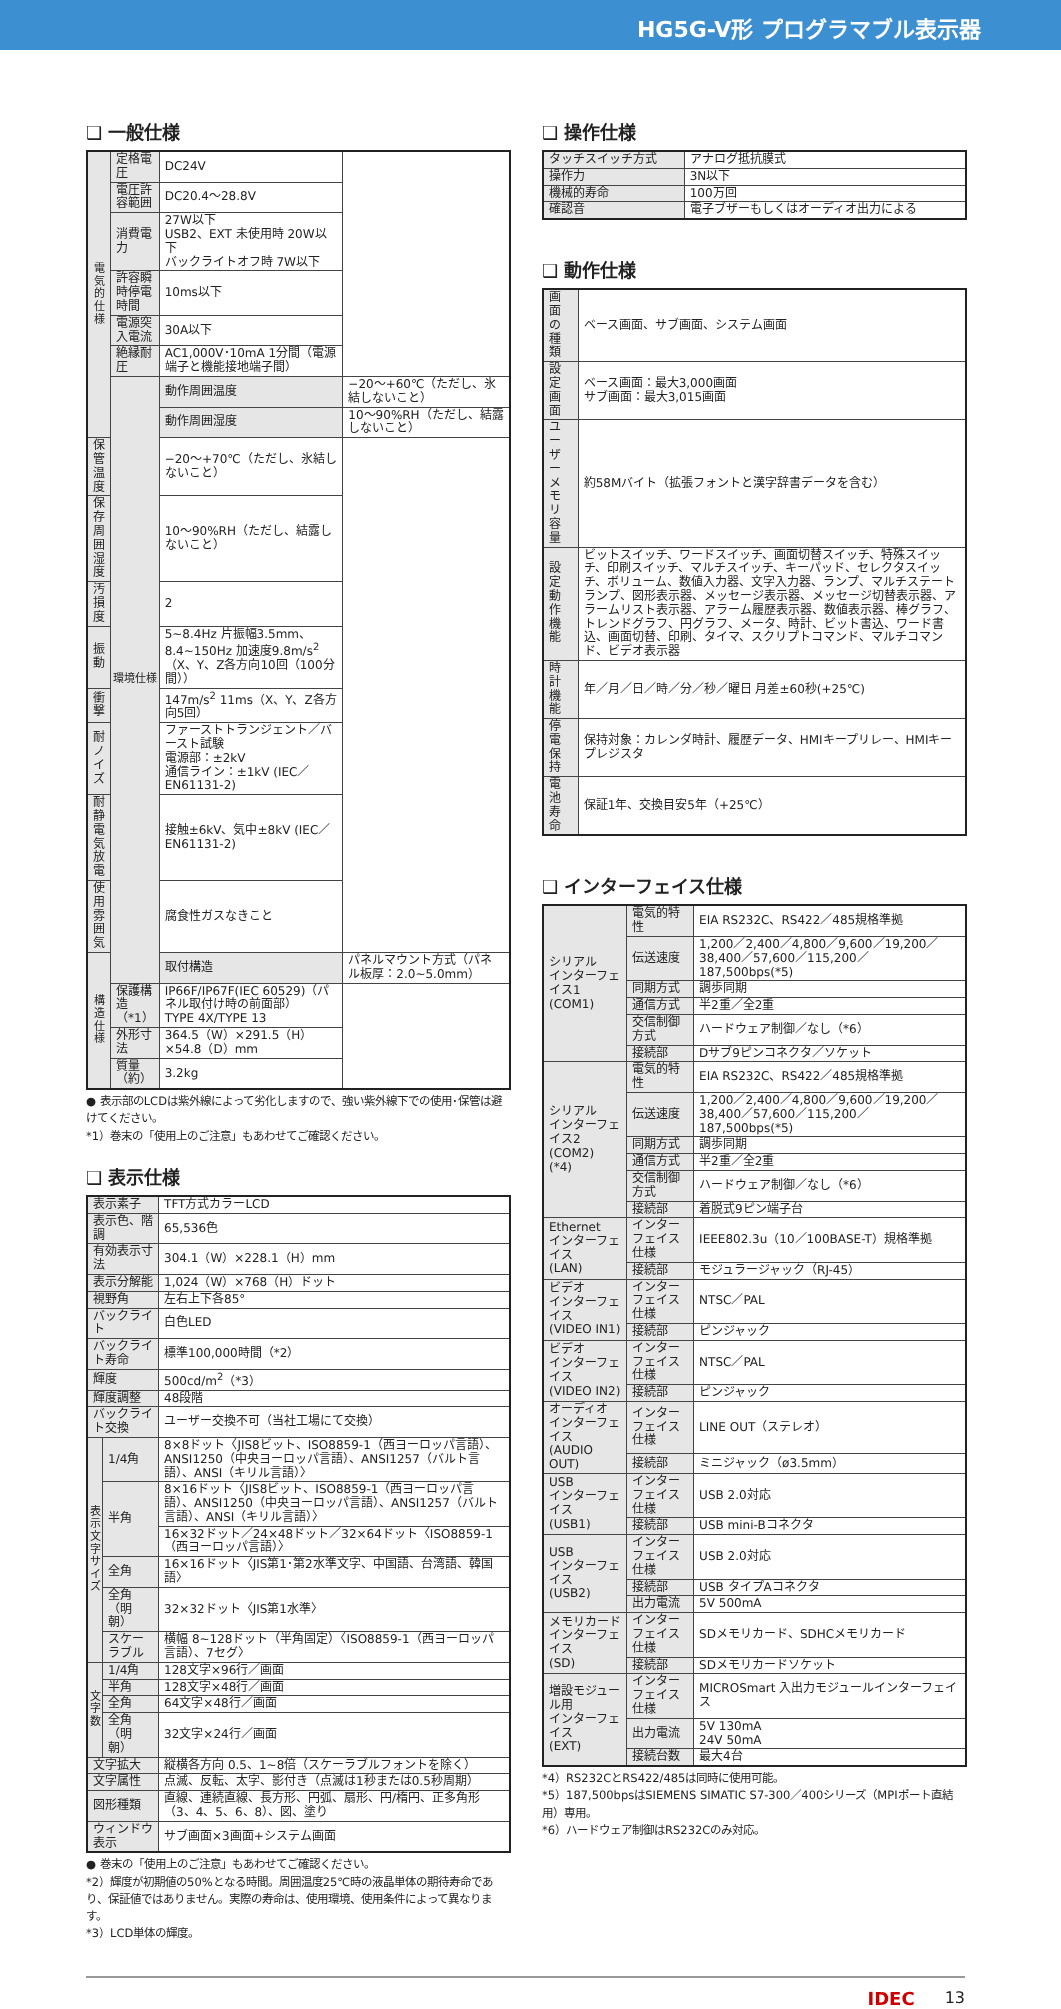HG5G-V形 プログラマブル表示器
❑ 一般仕様
| 電気的仕様 | 定格電圧 | DC24V | |
| | 電圧許容範囲 | DC20.4～28.8V | |
| | 消費電力 | 27W以下 USB2、EXT 未使用時 20W以下 バックライトオフ時 7W以下 | |
| | 許容瞬時停電時間 | 10ms以下 | |
| | 電源突入電流 | 30A以下 | |
| | 絶縁耐圧 | AC1,000V･10mA 1分間（電源端子と機能接地端子間） | |
| | 環境仕様 | 動作周囲温度 | −20～+60℃（ただし、氷結しないこと） |
| | | 動作周囲湿度 | 10～90%RH（ただし、結露しないこと） |
| 保管温度 | | −20～+70℃（ただし、氷結しないこと） | |
| 保存周囲湿度 | | 10～90%RH（ただし、結露しないこと） | |
| 汚損度 | | 2 | |
| 振動 | | 5~8.4Hz 片振幅3.5mm、8.4~150Hz 加速度9.8m/s<sup>2</sup> （X、Y、Z各方向10回（100分間）） | |
| 衝撃 | | 147m/s<sup>2</sup> 11ms（X、Y、Z各方向5回） | |
| 耐ノイズ | | ファーストトランジェント／バースト試験 電源部：±2kV 通信ライン：±1kV (IEC／EN61131-2) | |
| 耐静電気放電 | | 接触±6kV、気中±8kV (IEC／EN61131-2) | |
| 使用雰囲気 | | 腐食性ガスなきこと | |
| 構造仕様 | | 取付構造 | パネルマウント方式（パネル板厚：2.0~5.0mm） |
| | 保護構造（*1） | IP66F/IP67F(IEC 60529)（パネル取付け時の前面部） TYPE 4X/TYPE 13 | |
| | 外形寸法 | 364.5（W）×291.5（H）×54.8（D）mm | |
| | 質量（約） | 3.2kg | |
● 表示部のLCDは紫外線によって劣化しますので、強い紫外線下での使用･保管は避けてください。
*1）巻末の「使用上のご注意」もあわせてご確認ください。
❑ 表示仕様
| 表示素子 | | TFT方式カラーLCD |
| 表示色、階調 | | 65,536色 |
| 有効表示寸法 | | 304.1（W）×228.1（H）mm |
| 表示分解能 | | 1,024（W）×768（H）ドット |
| 視野角 | | 左右上下各85° |
| バックライト | | 白色LED |
| バックライト寿命 | | 標準100,000時間（*2） |
| 輝度 | | 500cd/m<sup>2</sup>（*3） |
| 輝度調整 | | 48段階 |
| バックライト交換 | | ユーザー交換不可（当社工場にて交換） |
| 表示文字サイズ | 1/4角 | 8×8ドット〈JIS8ビット、ISO8859-1（西ヨーロッパ言語）、ANSI1250（中央ヨーロッパ言語）、ANSI1257（バルト言語）、ANSI（キリル言語）〉 |
| | 半角 | 8×16ドット〈JIS8ビット、ISO8859-1（西ヨーロッパ言語）、ANSI1250（中央ヨーロッパ言語）、ANSI1257（バルト言語）、ANSI（キリル言語）〉 |
| | | 16×32ドット／24×48ドット／32×64ドット〈ISO8859-1（西ヨーロッパ言語）〉 |
| | 全角 | 16×16ドット〈JIS第1･第2水準文字、中国語、台湾語、韓国語〉 |
| | 全角（明朝） | 32×32ドット〈JIS第1水準〉 |
| | スケーラブル | 横幅 8~128ドット（半角固定）〈ISO8859-1（西ヨーロッパ言語）、7セグ〉 |
| 文字数 | 1/4角 | 128文字×96行／画面 |
| | 半角 | 128文字×48行／画面 |
| | 全角 | 64文字×48行／画面 |
| | 全角（明朝） | 32文字×24行／画面 |
| 文字拡大 | | 縦横各方向 0.5、1~8倍（スケーラブルフォントを除く） |
| 文字属性 | | 点滅、反転、太字、影付き（点滅は1秒または0.5秒周期） |
| 図形種類 | | 直線、連続直線、長方形、円弧、扇形、円/楕円、正多角形（3、4、5、6、8）、図、塗り |
| ウィンドウ表示 | | サブ画面×3画面+システム画面 |
● 巻末の「使用上のご注意」もあわせてご確認ください。
*2）輝度が初期値の50%となる時間。周囲温度25℃時の液晶単体の期待寿命であり、保証値ではありません。実際の寿命は、使用環境、使用条件によって異なります。
*3）LCD単体の輝度。
❑ 操作仕様
| タッチスイッチ方式 | アナログ抵抗膜式 |
| 操作力 | 3N以下 |
| 機械的寿命 | 100万回 |
| 確認音 | 電子ブザーもしくはオーディオ出力による |
❑ 動作仕様
| 画面の種類 | ベース画面、サブ画面、システム画面 |
| 設定画面 | ベース画面：最大3,000画面 サブ画面：最大3,015画面 |
| ユーザーメモリ容量 | 約58Mバイト（拡張フォントと漢字辞書データを含む） |
| 設定動作機能 | ビットスイッチ、ワードスイッチ、画面切替スイッチ、特殊スイッチ、印刷スイッチ、マルチスイッチ、キーパッド、セレクタスイッチ、ボリューム、数値入力器、文字入力器、ランプ、マルチステートランプ、図形表示器、メッセージ表示器、メッセージ切替表示器、アラームリスト表示器、アラーム履歴表示器、数値表示器、棒グラフ、トレンドグラフ、円グラフ、メータ、時計、ビット書込、ワード書込、画面切替、印刷、タイマ、スクリプトコマンド、マルチコマンド、ビデオ表示器 |
| 時計機能 | 年／月／日／時／分／秒／曜日 月差±60秒(+25℃) |
| 停電保持 | 保持対象：カレンダ時計、履歴データ、HMIキープリレー、HMIキープレジスタ |
| 電池寿命 | 保証1年、交換目安5年（+25℃） |
❑ インターフェイス仕様
| シリアル インターフェイス1 (COM1) | 電気的特性 | EIA RS232C、RS422／485規格準拠 |
| | 伝送速度 | 1,200／2,400／4,800／9,600／19,200／38,400／57,600／115,200／187,500bps(*5) |
| | 同期方式 | 調歩同期 |
| | 通信方式 | 半2重／全2重 |
| | 交信制御方式 | ハードウェア制御／なし（*6） |
| | 接続部 | Dサブ9ピンコネクタ／ソケット |
| シリアル インターフェイス2 (COM2) (*4) | 電気的特性 | EIA RS232C、RS422／485規格準拠 |
| | 伝送速度 | 1,200／2,400／4,800／9,600／19,200／38,400／57,600／115,200／187,500bps(*5) |
| | 同期方式 | 調歩同期 |
| | 通信方式 | 半2重／全2重 |
| | 交信制御方式 | ハードウェア制御／なし（*6） |
| | 接続部 | 着脱式9ピン端子台 |
| Ethernet インターフェイス (LAN) | インターフェイス仕様 | IEEE802.3u（10／100BASE-T）規格準拠 |
| | 接続部 | モジュラージャック（RJ-45） |
| ビデオ インターフェイス (VIDEO IN1) | インターフェイス仕様 | NTSC／PAL |
| | 接続部 | ピンジャック |
| ビデオ インターフェイス (VIDEO IN2) | インターフェイス仕様 | NTSC／PAL |
| | 接続部 | ピンジャック |
| オーディオ インターフェイス (AUDIO OUT) | インターフェイス仕様 | LINE OUT（ステレオ） |
| | 接続部 | ミニジャック（ø3.5mm） |
| USB インターフェイス (USB1) | インターフェイス仕様 | USB 2.0対応 |
| | 接続部 | USB mini-Bコネクタ |
| USB インターフェイス (USB2) | インターフェイス仕様 | USB 2.0対応 |
| | 接続部 | USB タイプAコネクタ |
| | 出力電流 | 5V 500mA |
| メモリカード インターフェイス (SD) | インターフェイス仕様 | SDメモリカード、SDHCメモリカード |
| | 接続部 | SDメモリカードソケット |
| 増設モジュール用 インターフェイス (EXT) | インターフェイス仕様 | MICROSmart 入出力モジュールインターフェイス |
| | 出力電流 | 5V 130mA 24V 50mA |
| | 接続台数 | 最大4台 |
*4）RS232CとRS422/485は同時に使用可能。
*5）187,500bpsはSIEMENS SIMATIC S7-300／400シリーズ（MPIポート直結用）専用。
*6）ハードウェア制御はRS232Cのみ対応。
IDEC 13